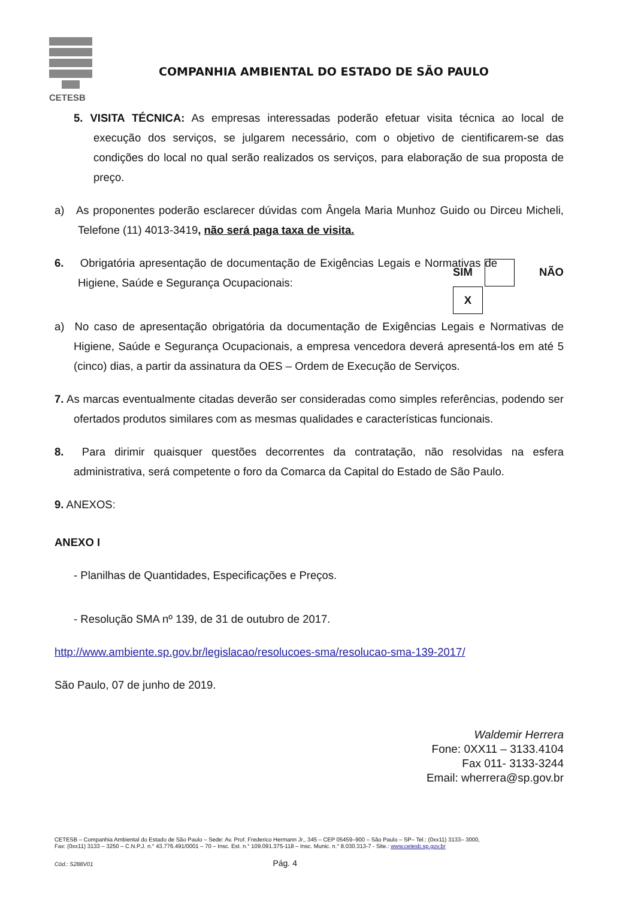CETESB
COMPANHIA AMBIENTAL DO ESTADO DE SÃO PAULO
5. VISITA TÉCNICA: As empresas interessadas poderão efetuar visita técnica ao local de execução dos serviços, se julgarem necessário, com o objetivo de cientificarem-se das condições do local no qual serão realizados os serviços, para elaboração de sua proposta de preço.
a) As proponentes poderão esclarecer dúvidas com Ângela Maria Munhoz Guido ou Dirceu Micheli, Telefone (11) 4013-3419, não será paga taxa de visita.
6. Obrigatória apresentação de documentação de Exigências Legais e Normativas de Higiene, Saúde e Segurança Ocupacionais:
SIM NÃO X
a) No caso de apresentação obrigatória da documentação de Exigências Legais e Normativas de Higiene, Saúde e Segurança Ocupacionais, a empresa vencedora deverá apresentá-los em até 5 (cinco) dias, a partir da assinatura da OES – Ordem de Execução de Serviços.
7. As marcas eventualmente citadas deverão ser consideradas como simples referências, podendo ser ofertados produtos similares com as mesmas qualidades e características funcionais.
8. Para dirimir quaisquer questões decorrentes da contratação, não resolvidas na esfera administrativa, será competente o foro da Comarca da Capital do Estado de São Paulo.
9. ANEXOS:
ANEXO I
- Planilhas de Quantidades, Especificações e Preços.
- Resolução SMA nº 139, de 31 de outubro de 2017.
http://www.ambiente.sp.gov.br/legislacao/resolucoes-sma/resolucao-sma-139-2017/
São Paulo, 07 de junho de 2019.
Waldemir Herrera
Fone: 0XX11 – 3133.4104
Fax 011- 3133-3244
Email: wherrera@sp.gov.br
CETESB – Companhia Ambiental do Estado de São Paulo – Sede: Av. Prof. Frederico Hermann Jr., 345 – CEP 05459–900 – São Paulo – SP– Tel.: (0xx11) 3133– 3000,
Fax: (0xx11) 3133 – 3250 – C.N.P.J. n.° 43.776.491/0001 – 70 – Insc. Est. n.° 109.091.375-118 – Insc. Munic. n.° 8.030.313-7 - Site.: www.cetesb.sp.gov.br
Cód.: S288V01 Pág. 4